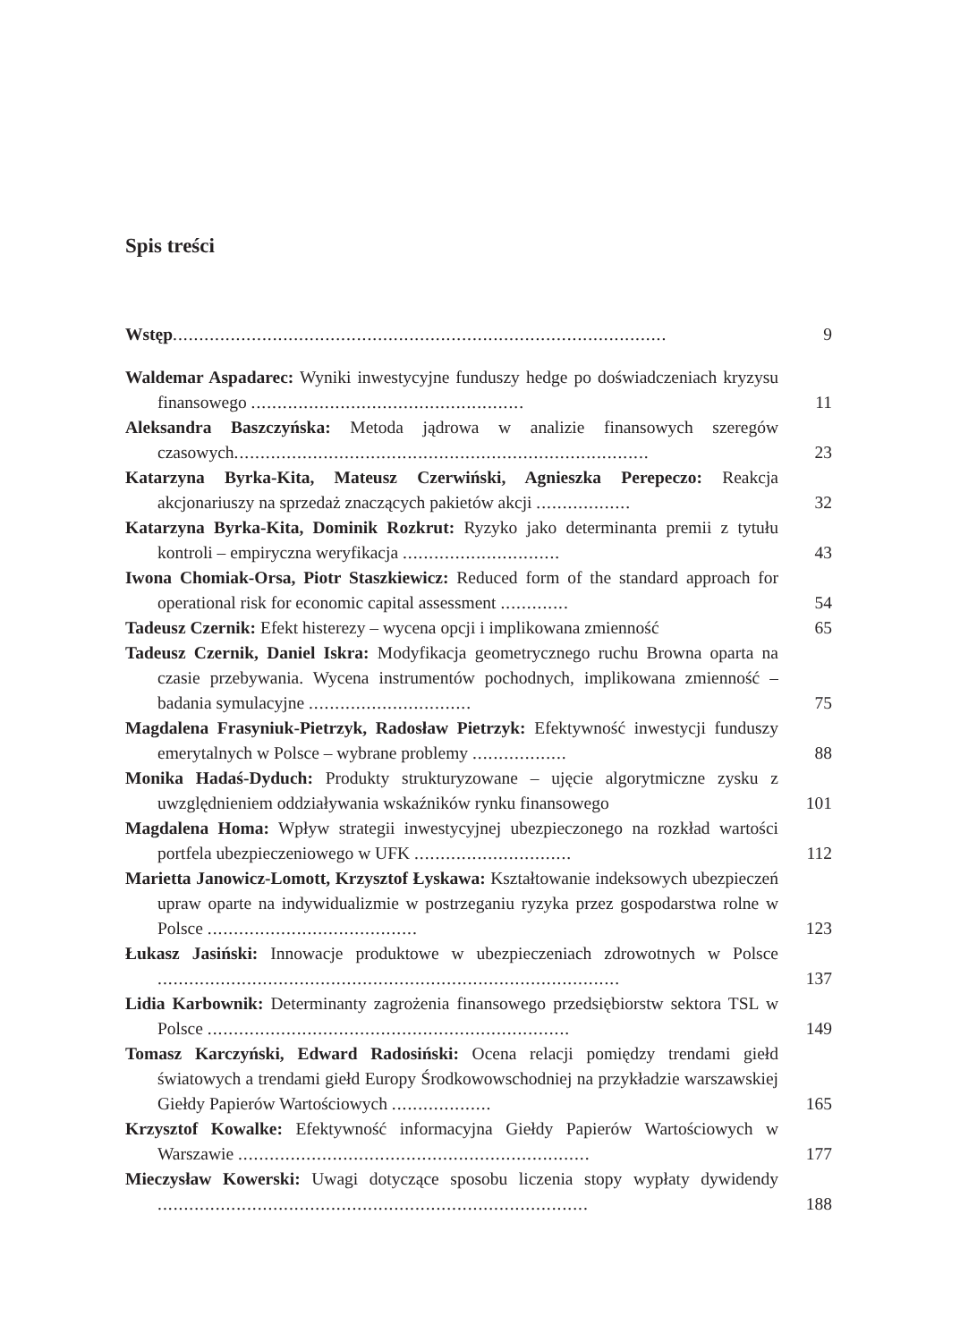Spis treści
Wstęp..............................................................................................
9
Waldemar Aspadarec: Wyniki inwestycyjne funduszy hedge po doświadczeniach kryzysu finansowego ....................................................
11
Aleksandra Baszczyńska: Metoda jądrowa w analizie finansowych szeregów czasowych...............................................................................
23
Katarzyna Byrka-Kita, Mateusz Czerwiński, Agnieszka Perepeczo: Reakcja akcjonariuszy na sprzedaż znaczących pakietów akcji ..................
32
Katarzyna Byrka-Kita, Dominik Rozkrut: Ryzyko jako determinanta premii z tytułu kontroli – empiryczna weryfikacja ..............................
43
Iwona Chomiak-Orsa, Piotr Staszkiewicz: Reduced form of the standard approach for operational risk for economic capital assessment .............
54
Tadeusz Czernik: Efekt histerezy – wycena opcji i implikowana zmienność
65
Tadeusz Czernik, Daniel Iskra: Modyfikacja geometrycznego ruchu Browna oparta na czasie przebywania. Wycena instrumentów pochodnych, implikowana zmienność – badania symulacyjne ...............................
75
Magdalena Frasyniuk-Pietrzyk, Radosław Pietrzyk: Efektywność inwestycji funduszy emerytalnych w Polsce – wybrane problemy ..................
88
Monika Hadaś-Dyduch: Produkty strukturyzowane – ujęcie algorytmiczne zysku z uwzględnieniem oddziaływania wskaźników rynku finansowego
101
Magdalena Homa: Wpływ strategii inwestycyjnej ubezpieczonego na rozkład wartości portfela ubezpieczeniowego w UFK ..............................
112
Marietta Janowicz-Lomott, Krzysztof Łyskawa: Kształtowanie indeksowych ubezpieczeń upraw oparte na indywidualizmie w postrzeganiu ryzyka przez gospodarstwa rolne w Polsce ........................................
123
Łukasz Jasiński: Innowacje produktowe w ubezpieczeniach zdrowotnych w Polsce ........................................................................................
137
Lidia Karbownik: Determinanty zagrożenia finansowego przedsiębiorstw sektora TSL w Polsce .....................................................................
149
Tomasz Karczyński, Edward Radosiński: Ocena relacji pomiędzy trendami giełd światowych a trendami giełd Europy Środkowowschodniej na przykładzie warszawskiej Giełdy Papierów Wartościowych ...................
165
Krzysztof Kowalke: Efektywność informacyjna Giełdy Papierów Wartościowych w Warszawie ...................................................................
177
Mieczysław Kowerski: Uwagi dotyczące sposobu liczenia stopy wypłaty dywidendy ..................................................................................
188